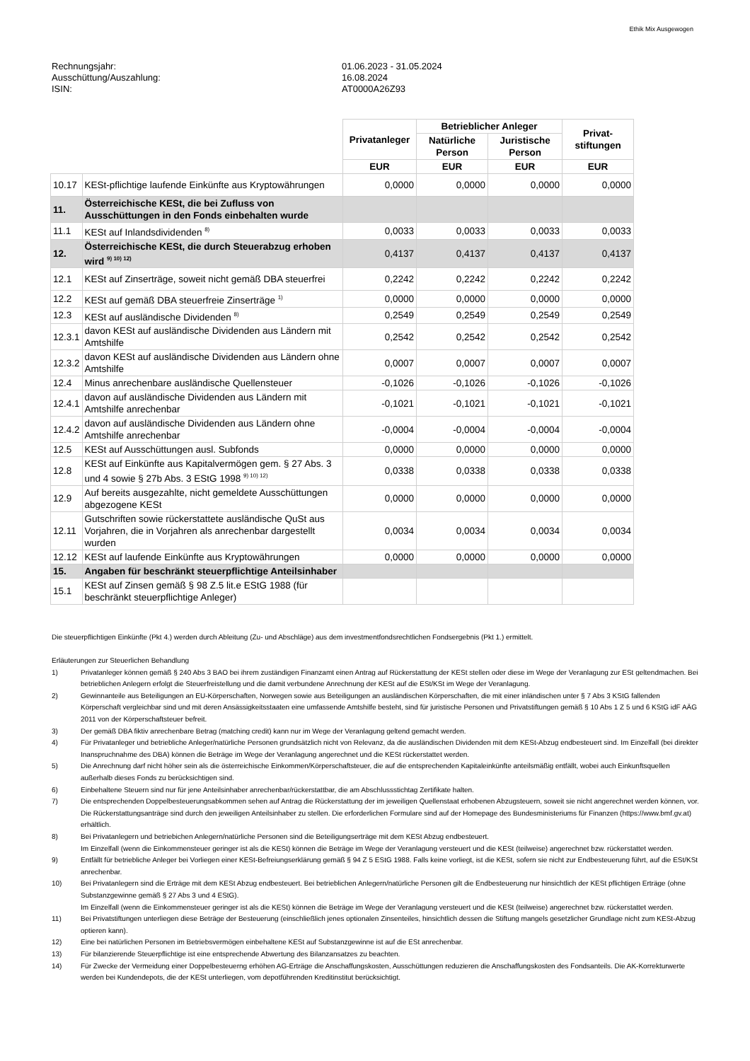Ethik Mix Ausgewogen
Rechnungsjahr: 01.06.2023 - 31.05.2024
Ausschüttung/Auszahlung: 16.08.2024
ISIN: AT0000A26Z93
| | | Privatanleger | Betrieblicher Anleger | | Privat- stiftungen |
| | | | Natürliche Person | Juristische Person | |
| | | EUR | EUR | EUR | EUR |
| 10.17 | KESt-pflichtige laufende Einkünfte aus Kryptowährungen | 0,0000 | 0,0000 | 0,0000 | 0,0000 |
| 11. | Österreichische KESt, die bei Zufluss von Ausschüttungen in den Fonds einbehalten wurde | | | | |
| 11.1 | KESt auf Inlandsdividenden <sup>8)</sup> | 0,0033 | 0,0033 | 0,0033 | 0,0033 |
| 12. | Österreichische KESt, die durch Steuerabzug erhoben wird <sup>9) 10) 12)</sup> | 0,4137 | 0,4137 | 0,4137 | 0,4137 |
| 12.1 | KESt auf Zinserträge, soweit nicht gemäß DBA steuerfrei | 0,2242 | 0,2242 | 0,2242 | 0,2242 |
| 12.2 | KESt auf gemäß DBA steuerfreie Zinserträge <sup>1)</sup> | 0,0000 | 0,0000 | 0,0000 | 0,0000 |
| 12.3 | KESt auf ausländische Dividenden <sup>8)</sup> | 0,2549 | 0,2549 | 0,2549 | 0,2549 |
| 12.3.1 | davon KESt auf ausländische Dividenden aus Ländern mit Amtshilfe | 0,2542 | 0,2542 | 0,2542 | 0,2542 |
| 12.3.2 | davon KESt auf ausländische Dividenden aus Ländern ohne Amtshilfe | 0,0007 | 0,0007 | 0,0007 | 0,0007 |
| 12.4 | Minus anrechenbare ausländische Quellensteuer | -0,1026 | -0,1026 | -0,1026 | -0,1026 |
| 12.4.1 | davon auf ausländische Dividenden aus Ländern mit Amtshilfe anrechenbar | -0,1021 | -0,1021 | -0,1021 | -0,1021 |
| 12.4.2 | davon auf ausländische Dividenden aus Ländern ohne Amtshilfe anrechenbar | -0,0004 | -0,0004 | -0,0004 | -0,0004 |
| 12.5 | KESt auf Ausschüttungen ausl. Subfonds | 0,0000 | 0,0000 | 0,0000 | 0,0000 |
| 12.8 | KESt auf Einkünfte aus Kapitalvermögen gem. § 27 Abs. 3 und 4 sowie § 27b Abs. 3 EStG 1998 <sup>9) 10) 12)</sup> | 0,0338 | 0,0338 | 0,0338 | 0,0338 |
| 12.9 | Auf bereits ausgezahlte, nicht gemeldete Ausschüttungen abgezogene KESt | 0,0000 | 0,0000 | 0,0000 | 0,0000 |
| 12.11 | Gutschriften sowie rückerstattete ausländische QuSt aus Vorjahren, die in Vorjahren als anrechenbar dargestellt wurden | 0,0034 | 0,0034 | 0,0034 | 0,0034 |
| 12.12 | KESt auf laufende Einkünfte aus Kryptowährungen | 0,0000 | 0,0000 | 0,0000 | 0,0000 |
| 15. | Angaben für beschränkt steuerpflichtige Anteilsinhaber | | | | |
| 15.1 | KESt auf Zinsen gemäß § 98 Z.5 lit.e EStG 1988 (für beschränkt steuerpflichtige Anleger) | | | | |
Die steuerpflichtigen Einkünfte (Pkt 4.) werden durch Ableitung (Zu- und Abschläge) aus dem investmentfondsrechtlichen Fondsergebnis (Pkt 1.) ermittelt.
Erläuterungen zur Steuerlichen Behandlung
1) Privatanleger können gemäß § 240 Abs 3 BAO bei ihrem zuständigen Finanzamt einen Antrag auf Rückerstattung der KESt stellen oder diese im Wege der Veranlagung zur ESt geltendmachen. Bei betrieblichen Anlegern erfolgt die Steuerfreistellung und die damit verbundene Anrechnung der KESt auf die ESt/KSt im Wege der Veranlagung.
2) Gewinnanteile aus Beteiligungen an EU-Körperschaften, Norwegen sowie aus Beteiligungen an ausländischen Körperschaften, die mit einer inländischen unter § 7 Abs 3 KStG fallenden Körperschaft vergleichbar sind und mit deren Ansässigkeitsstaaten eine umfassende Amtshilfe besteht, sind für juristische Personen und Privatstiftungen gemäß § 10 Abs 1 Z 5 und 6 KStG idF AÄG 2011 von der Körperschaftsteuer befreit.
3) Der gemäß DBA fiktiv anrechenbare Betrag (matching credit) kann nur im Wege der Veranlagung geltend gemacht werden.
4) Für Privatanleger und betriebliche Anleger/natürliche Personen grundsätzlich nicht von Relevanz, da die ausländischen Dividenden mit dem KESt-Abzug endbesteuert sind. Im Einzelfall (bei direkter Inanspruchnahme des DBA) können die Beträge im Wege der Veranlagung angerechnet und die KESt rückerstattet werden.
5) Die Anrechnung darf nicht höher sein als die österreichische Einkommen/Körperschaftsteuer, die auf die entsprechenden Kapitaleinkünfte anteilsmäßig entfällt, wobei auch Einkunftsquellen außerhalb dieses Fonds zu berücksichtigen sind.
6) Einbehaltene Steuern sind nur für jene Anteilsinhaber anrechenbar/rückerstattbar, die am Abschlussstichtag Zertifikate halten.
7) Die entsprechenden Doppelbesteuerungsabkommen sehen auf Antrag die Rückerstattung der im jeweiligen Quellenstaat erhobenen Abzugsteuern, soweit sie nicht angerechnet werden können, vor. Die Rückerstattungsanträge sind durch den jeweiligen Anteilsinhaber zu stellen. Die erforderlichen Formulare sind auf der Homepage des Bundesministeriums für Finanzen (https://www.bmf.gv.at) erhältlich.
8) Bei Privatanlegern und betriebichen Anlegern/natürliche Personen sind die Beteiligungserträge mit dem KESt Abzug endbesteuert.
Im Einzelfall (wenn die Einkommensteuer geringer ist als die KESt) können die Beträge im Wege der Veranlagung versteuert und die KESt (teilweise) angerechnet bzw. rückerstattet werden.
9) Entfällt für betriebliche Anleger bei Vorliegen einer KESt-Befreiungserklärung gemäß § 94 Z 5 EStG 1988. Falls keine vorliegt, ist die KESt, sofern sie nicht zur Endbesteuerung führt, auf die ESt/KSt anrechenbar.
10) Bei Privatanlegern sind die Erträge mit dem KESt Abzug endbesteuert. Bei betrieblichen Anlegern/natürliche Personen gilt die Endbesteuerung nur hinsichtlich der KESt pflichtigen Erträge (ohne Substanzgewinne gemäß § 27 Abs 3 und 4 EStG).
Im Einzelfall (wenn die Einkommensteuer geringer ist als die KESt) können die Beträge im Wege der Veranlagung versteuert und die KESt (teilweise) angerechnet bzw. rückerstattet werden.
11) Bei Privatstiftungen unterliegen diese Beträge der Besteuerung (einschließlich jenes optionalen Zinsenteiles, hinsichtlich dessen die Stiftung mangels gesetzlicher Grundlage nicht zum KESt-Abzug optieren kann).
12) Eine bei natürlichen Personen im Betriebsvermögen einbehaltene KESt auf Substanzgewinne ist auf die ESt anrechenbar.
13) Für bilanzierende Steuerpflichtige ist eine entsprechende Abwertung des Bilanzansatzes zu beachten.
14) Für Zwecke der Vermeidung einer Doppelbesteuerng erhöhen AG-Erträge die Anschaffungskosten, Ausschüttungen reduzieren die Anschaffungskosten des Fondsanteils. Die AK-Korrekturwerte werden bei Kundendepots, die der KESt unterliegen, vom depotführenden Kreditinstitut berücksichtigt.